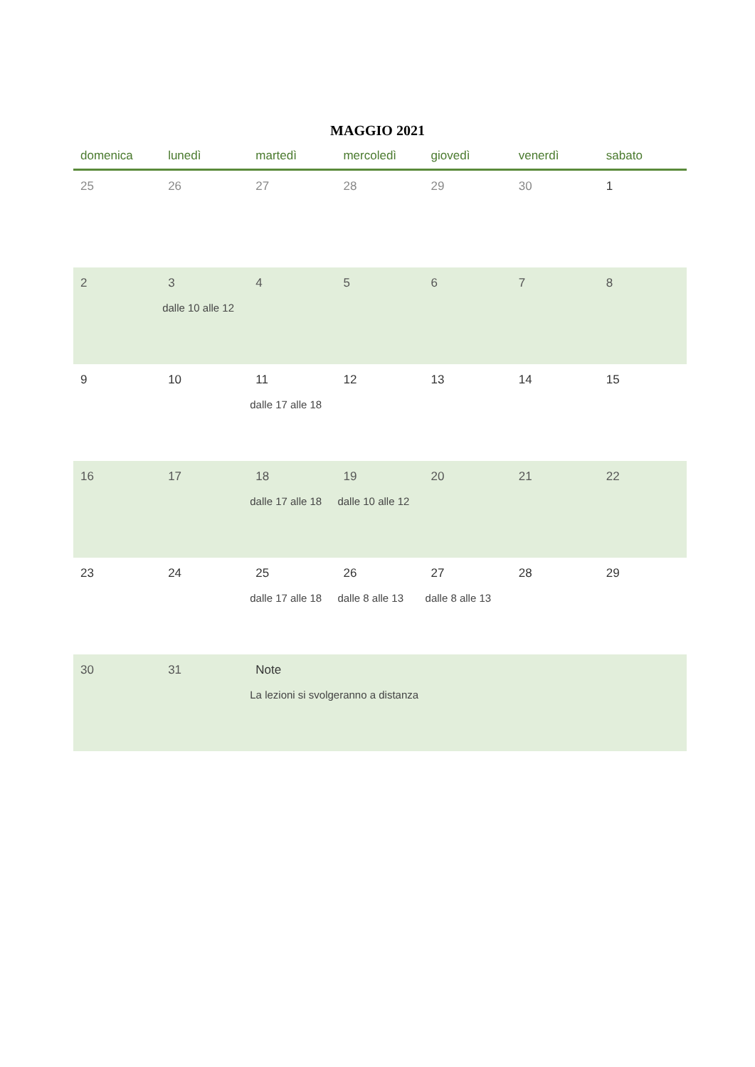MAGGIO 2021
| domenica | lunedì | martedì | mercoledì | giovedì | venerdì | sabato |
| --- | --- | --- | --- | --- | --- | --- |
| 25 | 26 | 27 | 28 | 29 | 30 | 1 |
| 2 | 3 dalle 10 alle 12 | 4 | 5 | 6 | 7 | 8 |
| 9 | 10 | 11 dalle 17 alle 18 | 12 | 13 | 14 | 15 |
| 16 | 17 | 18 dalle 17 alle 18 | 19 dalle 10 alle 12 | 20 | 21 | 22 |
| 23 | 24 | 25 dalle 17 alle 18 | 26 dalle 8 alle 13 | 27 dalle 8 alle 13 | 28 | 29 |
| 30 | 31 | Note La lezioni si svolgeranno a distanza | | | | |